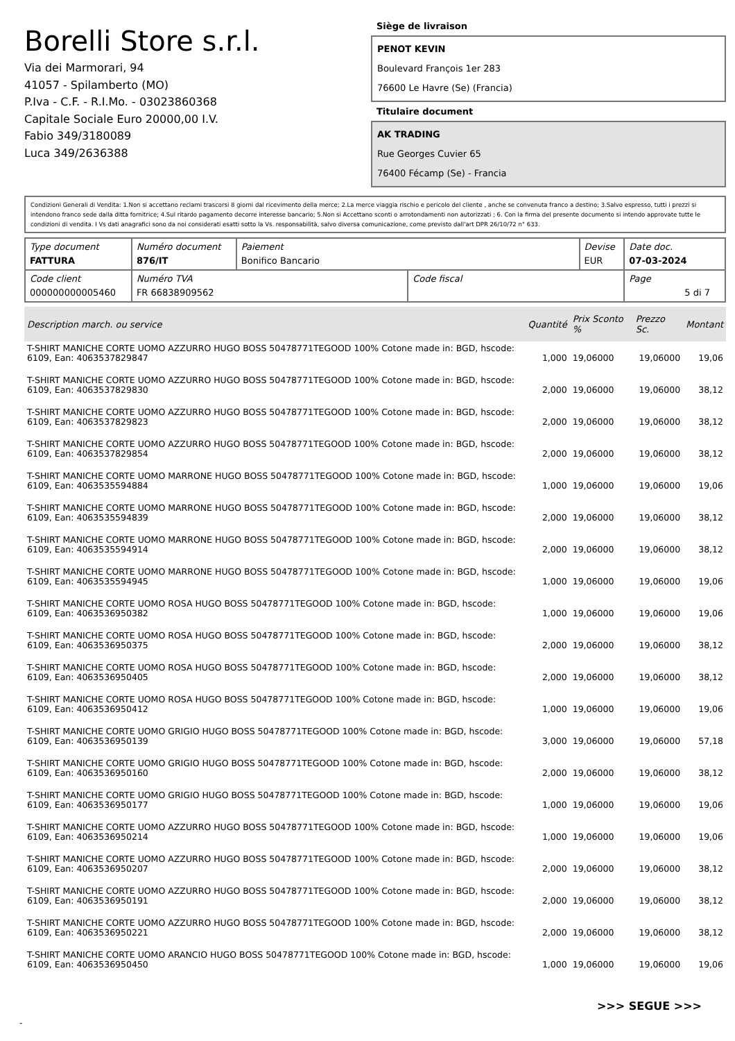Borelli Store s.r.l.
Via dei Marmorari, 94
41057 - Spilamberto (MO)
P.Iva - C.F. - R.I.Mo. - 03023860368
Capitale Sociale Euro 20000,00 I.V.
Fabio 349/3180089
Luca 349/2636388
Siège de livraison
PENOT KEVIN
Boulevard François 1er 283
76600 Le Havre (Se) (Francia)
Titulaire document
AK TRADING
Rue Georges Cuvier 65
76400 Fécamp (Se) - Francia
Condizioni Generali di Vendita: 1.Non si accettano reclami trascorsi 8 giorni dal ricevimento della merce; 2.La merce viaggia rischio e pericolo del cliente , anche se convenuta franco a destino; 3.Salvo espresso, tutti i prezzi si intendono franco sede dalla ditta fornitrice; 4.Sul ritardo pagamento decorre interesse bancario; 5.Non si Accettano sconti o arrotondamenti non autorizzati ; 6. Con la firma del presente documento si intendo approvate tutte le condizioni di vendita. I Vs dati anagrafici sono da noi considerati esatti sotto la Vs. responsabilità, salvo diversa comunicazione, come previsto dall'art DPR 26/10/72 n° 633.
| Type document FATTURA | Numéro document 876/IT | Paiement Bonifico Bancario | | Devise EUR | Date doc. 07-03-2024 |
| Code client 000000000005460 | Numéro TVA FR 66838909562 | | Code fiscal | | Page 5 di 7 |
| Description march. ou service | Quantité | Prix Sconto % | Prezzo Sc. | Montant |
| --- | --- | --- | --- | --- |
| T-SHIRT MANICHE CORTE UOMO AZZURRO HUGO BOSS 50478771TEGOOD 100% Cotone made in: BGD, hscode: 6109, Ean: 4063537829847 | 1,000 | 19,06000 | 19,06000 | 19,06 |
| T-SHIRT MANICHE CORTE UOMO AZZURRO HUGO BOSS 50478771TEGOOD 100% Cotone made in: BGD, hscode: 6109, Ean: 4063537829830 | 2,000 | 19,06000 | 19,06000 | 38,12 |
| T-SHIRT MANICHE CORTE UOMO AZZURRO HUGO BOSS 50478771TEGOOD 100% Cotone made in: BGD, hscode: 6109, Ean: 4063537829823 | 2,000 | 19,06000 | 19,06000 | 38,12 |
| T-SHIRT MANICHE CORTE UOMO AZZURRO HUGO BOSS 50478771TEGOOD 100% Cotone made in: BGD, hscode: 6109, Ean: 4063537829854 | 2,000 | 19,06000 | 19,06000 | 38,12 |
| T-SHIRT MANICHE CORTE UOMO MARRONE HUGO BOSS 50478771TEGOOD 100% Cotone made in: BGD, hscode: 6109, Ean: 4063535594884 | 1,000 | 19,06000 | 19,06000 | 19,06 |
| T-SHIRT MANICHE CORTE UOMO MARRONE HUGO BOSS 50478771TEGOOD 100% Cotone made in: BGD, hscode: 6109, Ean: 4063535594839 | 2,000 | 19,06000 | 19,06000 | 38,12 |
| T-SHIRT MANICHE CORTE UOMO MARRONE HUGO BOSS 50478771TEGOOD 100% Cotone made in: BGD, hscode: 6109, Ean: 4063535594914 | 2,000 | 19,06000 | 19,06000 | 38,12 |
| T-SHIRT MANICHE CORTE UOMO MARRONE HUGO BOSS 50478771TEGOOD 100% Cotone made in: BGD, hscode: 6109, Ean: 4063535594945 | 1,000 | 19,06000 | 19,06000 | 19,06 |
| T-SHIRT MANICHE CORTE UOMO ROSA HUGO BOSS 50478771TEGOOD 100% Cotone made in: BGD, hscode: 6109, Ean: 4063536950382 | 1,000 | 19,06000 | 19,06000 | 19,06 |
| T-SHIRT MANICHE CORTE UOMO ROSA HUGO BOSS 50478771TEGOOD 100% Cotone made in: BGD, hscode: 6109, Ean: 4063536950375 | 2,000 | 19,06000 | 19,06000 | 38,12 |
| T-SHIRT MANICHE CORTE UOMO ROSA HUGO BOSS 50478771TEGOOD 100% Cotone made in: BGD, hscode: 6109, Ean: 4063536950405 | 2,000 | 19,06000 | 19,06000 | 38,12 |
| T-SHIRT MANICHE CORTE UOMO ROSA HUGO BOSS 50478771TEGOOD 100% Cotone made in: BGD, hscode: 6109, Ean: 4063536950412 | 1,000 | 19,06000 | 19,06000 | 19,06 |
| T-SHIRT MANICHE CORTE UOMO GRIGIO HUGO BOSS 50478771TEGOOD 100% Cotone made in: BGD, hscode: 6109, Ean: 4063536950139 | 3,000 | 19,06000 | 19,06000 | 57,18 |
| T-SHIRT MANICHE CORTE UOMO GRIGIO HUGO BOSS 50478771TEGOOD 100% Cotone made in: BGD, hscode: 6109, Ean: 4063536950160 | 2,000 | 19,06000 | 19,06000 | 38,12 |
| T-SHIRT MANICHE CORTE UOMO GRIGIO HUGO BOSS 50478771TEGOOD 100% Cotone made in: BGD, hscode: 6109, Ean: 4063536950177 | 1,000 | 19,06000 | 19,06000 | 19,06 |
| T-SHIRT MANICHE CORTE UOMO AZZURRO HUGO BOSS 50478771TEGOOD 100% Cotone made in: BGD, hscode: 6109, Ean: 4063536950214 | 1,000 | 19,06000 | 19,06000 | 19,06 |
| T-SHIRT MANICHE CORTE UOMO AZZURRO HUGO BOSS 50478771TEGOOD 100% Cotone made in: BGD, hscode: 6109, Ean: 4063536950207 | 2,000 | 19,06000 | 19,06000 | 38,12 |
| T-SHIRT MANICHE CORTE UOMO AZZURRO HUGO BOSS 50478771TEGOOD 100% Cotone made in: BGD, hscode: 6109, Ean: 4063536950191 | 2,000 | 19,06000 | 19,06000 | 38,12 |
| T-SHIRT MANICHE CORTE UOMO AZZURRO HUGO BOSS 50478771TEGOOD 100% Cotone made in: BGD, hscode: 6109, Ean: 4063536950221 | 2,000 | 19,06000 | 19,06000 | 38,12 |
| T-SHIRT MANICHE CORTE UOMO ARANCIO HUGO BOSS 50478771TEGOOD 100% Cotone made in: BGD, hscode: 6109, Ean: 4063536950450 | 1,000 | 19,06000 | 19,06000 | 19,06 |
>>> SEGUE >>>
-